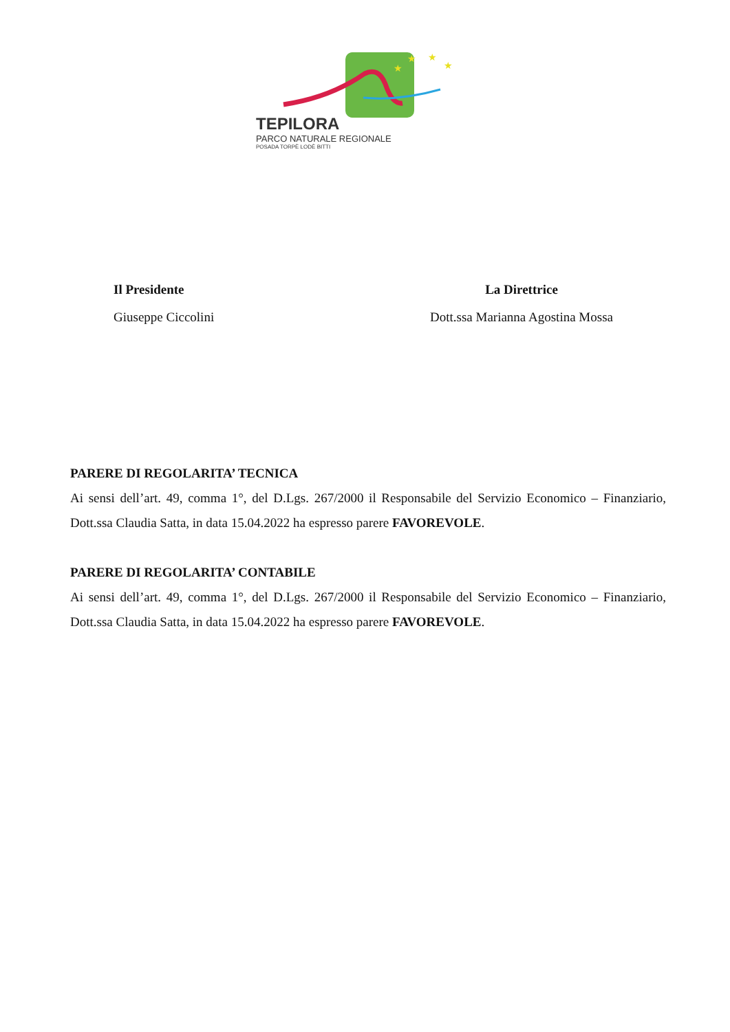★
★
★
★
TEPILORA
PARCO NATURALE REGIONALE
POSADA TORPÈ LODÈ BITTI
Il Presidente
Giuseppe Ciccolini
La Direttrice
Dott.ssa Marianna Agostina Mossa
PARERE DI REGOLARITA’ TECNICA
Ai sensi dell’art. 49, comma 1°, del D.Lgs. 267/2000 il Responsabile del Servizio Economico – Finanziario, Dott.ssa Claudia Satta, in data 15.04.2022 ha espresso parere FAVOREVOLE.
PARERE DI REGOLARITA’ CONTABILE
Ai sensi dell’art. 49, comma 1°, del D.Lgs. 267/2000 il Responsabile del Servizio Economico – Finanziario, Dott.ssa Claudia Satta, in data 15.04.2022 ha espresso parere FAVOREVOLE.